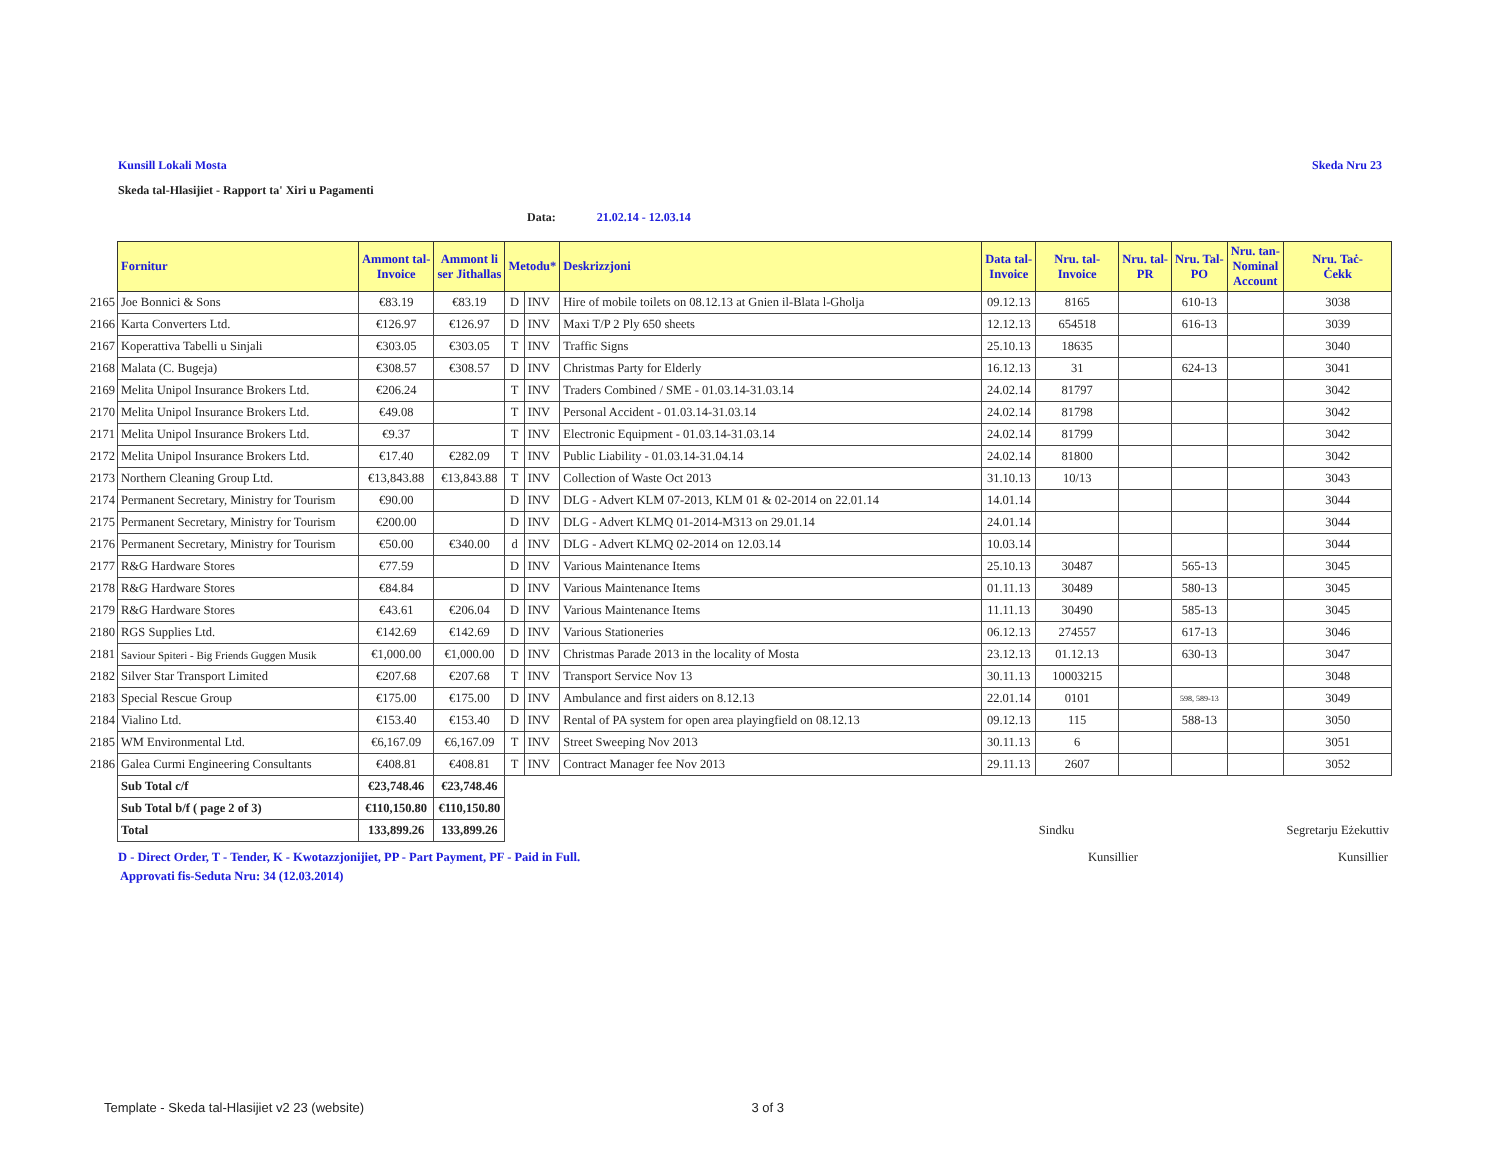Kunsill Lokali Mosta Skeda Nru 23
Skeda tal-Hlasijiet - Rapport ta' Xiri u Pagamenti
Data: 21.02.14 - 12.03.14
| | Fornitur | Ammont tal- Invoice | Ammont li ser Jithallas | Metodu* | | Deskrizzjoni | Data tal- Invoice | Nru. tal- Invoice | Nru. tal- PR | Nru. Tal- PO | Nru. tan- Nominal Account | Nru. Taċ- Ċekk |
| --- | --- | --- | --- | --- | --- | --- | --- | --- | --- | --- | --- | --- |
| 2165 | Joe Bonnici & Sons | €83.19 | €83.19 | D | INV | Hire of mobile toilets on 08.12.13 at Gnien il-Blata l-Gholja | 09.12.13 | 8165 | | 610-13 | | 3038 |
| 2166 | Karta Converters Ltd. | €126.97 | €126.97 | D | INV | Maxi T/P 2 Ply 650 sheets | 12.12.13 | 654518 | | 616-13 | | 3039 |
| 2167 | Koperattiva Tabelli u Sinjali | €303.05 | €303.05 | T | INV | Traffic Signs | 25.10.13 | 18635 | | | | 3040 |
| 2168 | Malata (C. Bugeja) | €308.57 | €308.57 | D | INV | Christmas Party for Elderly | 16.12.13 | 31 | | 624-13 | | 3041 |
| 2169 | Melita Unipol Insurance Brokers Ltd. | €206.24 | | T | INV | Traders Combined / SME - 01.03.14-31.03.14 | 24.02.14 | 81797 | | | | 3042 |
| 2170 | Melita Unipol Insurance Brokers Ltd. | €49.08 | | T | INV | Personal Accident - 01.03.14-31.03.14 | 24.02.14 | 81798 | | | | 3042 |
| 2171 | Melita Unipol Insurance Brokers Ltd. | €9.37 | | T | INV | Electronic Equipment - 01.03.14-31.03.14 | 24.02.14 | 81799 | | | | 3042 |
| 2172 | Melita Unipol Insurance Brokers Ltd. | €17.40 | €282.09 | T | INV | Public Liability - 01.03.14-31.04.14 | 24.02.14 | 81800 | | | | 3042 |
| 2173 | Northern Cleaning Group Ltd. | €13,843.88 | €13,843.88 | T | INV | Collection of Waste Oct 2013 | 31.10.13 | 10/13 | | | | 3043 |
| 2174 | Permanent Secretary, Ministry for Tourism | €90.00 | | D | INV | DLG - Advert KLM 07-2013, KLM 01 & 02-2014 on 22.01.14 | 14.01.14 | | | | | 3044 |
| 2175 | Permanent Secretary, Ministry for Tourism | €200.00 | | D | INV | DLG - Advert KLMQ 01-2014-M313 on 29.01.14 | 24.01.14 | | | | | 3044 |
| 2176 | Permanent Secretary, Ministry for Tourism | €50.00 | €340.00 | d | INV | DLG - Advert KLMQ 02-2014 on 12.03.14 | 10.03.14 | | | | | 3044 |
| 2177 | R&G Hardware Stores | €77.59 | | D | INV | Various Maintenance Items | 25.10.13 | 30487 | | 565-13 | | 3045 |
| 2178 | R&G Hardware Stores | €84.84 | | D | INV | Various Maintenance Items | 01.11.13 | 30489 | | 580-13 | | 3045 |
| 2179 | R&G Hardware Stores | €43.61 | €206.04 | D | INV | Various Maintenance Items | 11.11.13 | 30490 | | 585-13 | | 3045 |
| 2180 | RGS Supplies Ltd. | €142.69 | €142.69 | D | INV | Various Stationeries | 06.12.13 | 274557 | | 617-13 | | 3046 |
| 2181 | Saviour Spiteri - Big Friends Guggen Musik | €1,000.00 | €1,000.00 | D | INV | Christmas Parade 2013 in the locality of Mosta | 23.12.13 | 01.12.13 | | 630-13 | | 3047 |
| 2182 | Silver Star Transport Limited | €207.68 | €207.68 | T | INV | Transport Service Nov 13 | 30.11.13 | 10003215 | | | | 3048 |
| 2183 | Special Rescue Group | €175.00 | €175.00 | D | INV | Ambulance and first aiders on 8.12.13 | 22.01.14 | 0101 | | 598, 589-13 | | 3049 |
| 2184 | Vialino Ltd. | €153.40 | €153.40 | D | INV | Rental of PA system for open area playingfield on 08.12.13 | 09.12.13 | 115 | | 588-13 | | 3050 |
| 2185 | WM Environmental Ltd. | €6,167.09 | €6,167.09 | T | INV | Street Sweeping Nov 2013 | 30.11.13 | 6 | | | | 3051 |
| 2186 | Galea Curmi Engineering Consultants | €408.81 | €408.81 | T | INV | Contract Manager fee Nov 2013 | 29.11.13 | 2607 | | | | 3052 |
| | Sub Total c/f | €23,748.46 | €23,748.46 | | | | | | | | | |
| | Sub Total b/f ( page 2 of 3) | €110,150.80 | €110,150.80 | | | | | | | | | |
| | Total | 133,899.26 | 133,899.26 | | | | | Sindku | | | | Segretarju Eżekuttiv |
D - Direct Order, T - Tender, K - Kwotazzjonijiet, PP - Part Payment, PF - Paid in Full. Kunsillier Kunsillier
Approvati fis-Seduta Nru: 34 (12.03.2014)
Template - Skeda tal-Hlasijiet v2 23 (website) 3 of 3